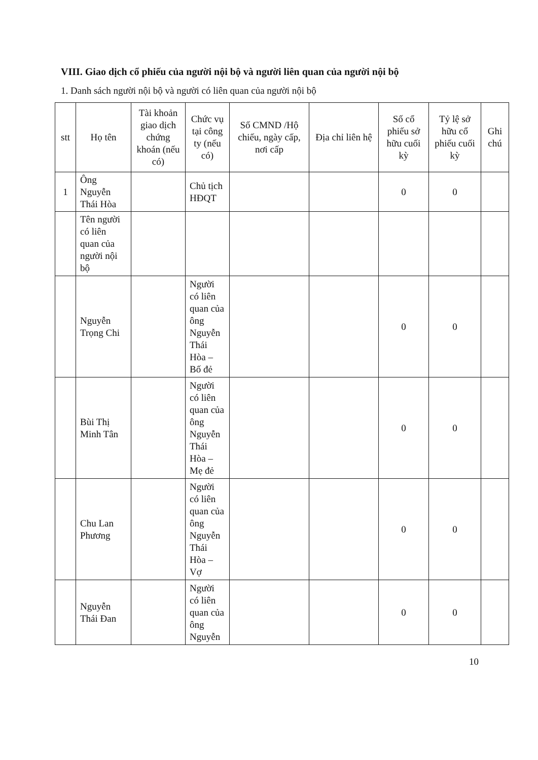VIII. Giao dịch cổ phiếu của người nội bộ và người liên quan của người nội bộ
1. Danh sách người nội bộ và người có liên quan của người nội bộ
| stt | Họ tên | Tài khoản giao dịch chứng khoán (nếu có) | Chức vụ tại công ty (nếu có) | Số CMND /Hộ chiếu, ngày cấp, nơi cấp | Địa chỉ liên hệ | Số cổ phiếu sở hữu cuối kỳ | Tỷ lệ sở hữu cổ phiếu cuối kỳ | Ghi chú |
| --- | --- | --- | --- | --- | --- | --- | --- | --- |
| 1 | Ông Nguyễn Thái Hòa | | Chủ tịch HĐQT | | | 0 | 0 | |
| | Tên người có liên quan của người nội bộ | | | | | | | |
| | Nguyễn Trọng Chi | | Người có liên quan của ông Nguyễn Thái Hòa – Bố đẻ | | | 0 | 0 | |
| | Bùi Thị Minh Tân | | Người có liên quan của ông Nguyễn Thái Hòa – Mẹ đẻ | | | 0 | 0 | |
| | Chu Lan Phương | | Người có liên quan của ông Nguyễn Thái Hòa – Vợ | | | 0 | 0 | |
| | Nguyễn Thái Đan | | Người có liên quan của ông Nguyễn | | | 0 | 0 | |
10